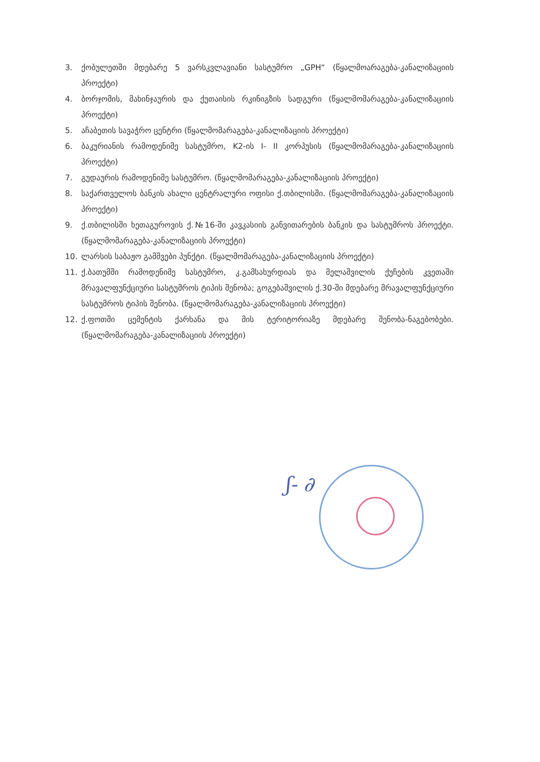3. ქობულეთში მდებარე 5 ვარსკვლავიანი სასტუმრო „GPH“ (წყალმოარაგება-კანალიზაციის პროექტი)
4. ბორჯომის, მახინჯაურის და ქუთაისის რკინიგზის სადგური (წყალმომარაგება-კანალიზაციის პროექტი)
5. აჩაბეთის სავაჭრო ცენტრი (წყალმომარაგება-კანალიზაციის პროექტი)
6. ბაკურიანის რამოდენიმე სასტუმრო, K2-ის I- II კორპუსის (წყალმომარაგება-კანალიზაციის პროექტი)
7. გუდაურის რამოდენიმე სასტუმრო. (წყალმომარაგება-კანალიზაციის პროექტი)
8. საქართველოს ბანკის ახალი ცენტრალური ოფისი ქ.თბილისში. (წყალმომარაგება-კანალიზაციის პროექტი)
9. ქ.თბილისში ხეთაგუროვის ქ.№16-ში კავკასიის განვითარების ბანკის და სასტუმროს პროექტი. (წყალმომარაგება-კანალიზაციის პროექტი)
10. ლარსის საბაჟო გამშვები პუნქტი. (წყალმომარაგება-კანალიზაციის პროექტი)
11. ქ.ბათუმში რამოდენიმე სასტუმრო, კ.გამსახურდიას და მელაშვილის ქუჩების კვეთაში მრავალფუნქციური სასტუმროს ტიპის შენობა; გოგებაშვილის ქ.30-ში მდებარე მრავალფუნქციური სასტუმროს ტიპის შენობა. (წყალმომარაგება-კანალიზაციის პროექტი)
12. ქ.ფოთში ცემენტის ქარხანა და მის ტერიტორიაზე მდებარე შენობა-ნაგებობები. (წყალმომარაგება-კანალიზაციის პროექტი)
ʃ- ∂